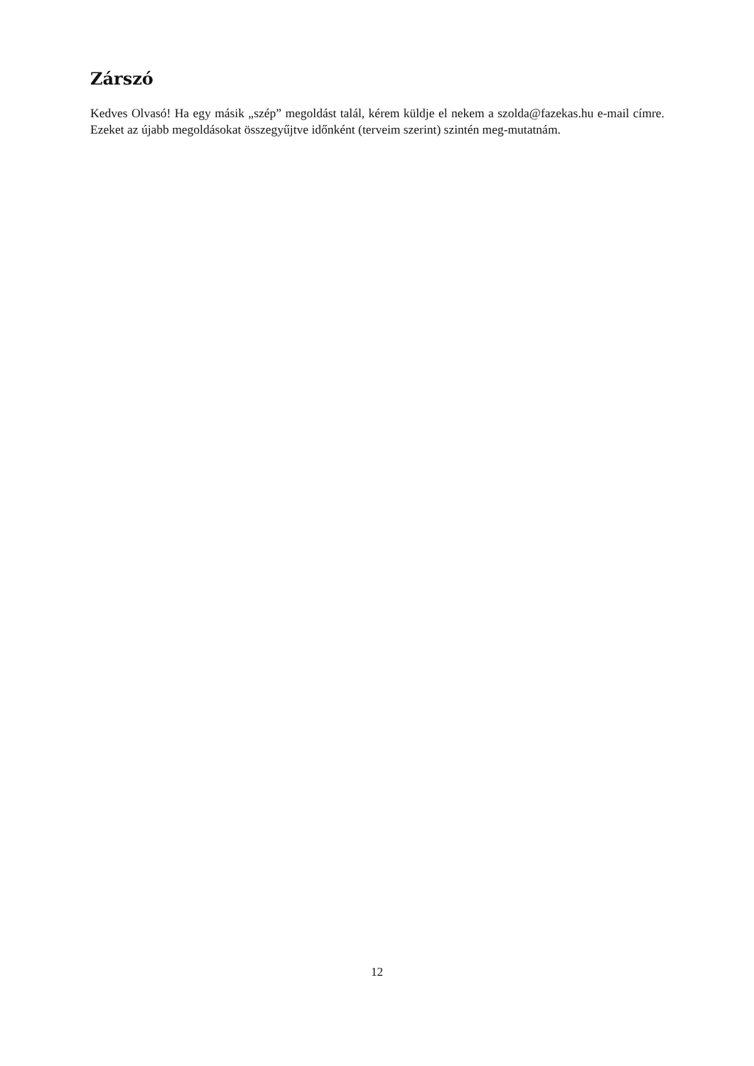Zárszó
Kedves Olvasó! Ha egy másik „szép” megoldást talál, kérem küldje el nekem a szolda@fazekas.hu e-mail címre. Ezeket az újabb megoldásokat összegyűjtve időnként (terveim szerint) szintén meg-mutatnám.
12